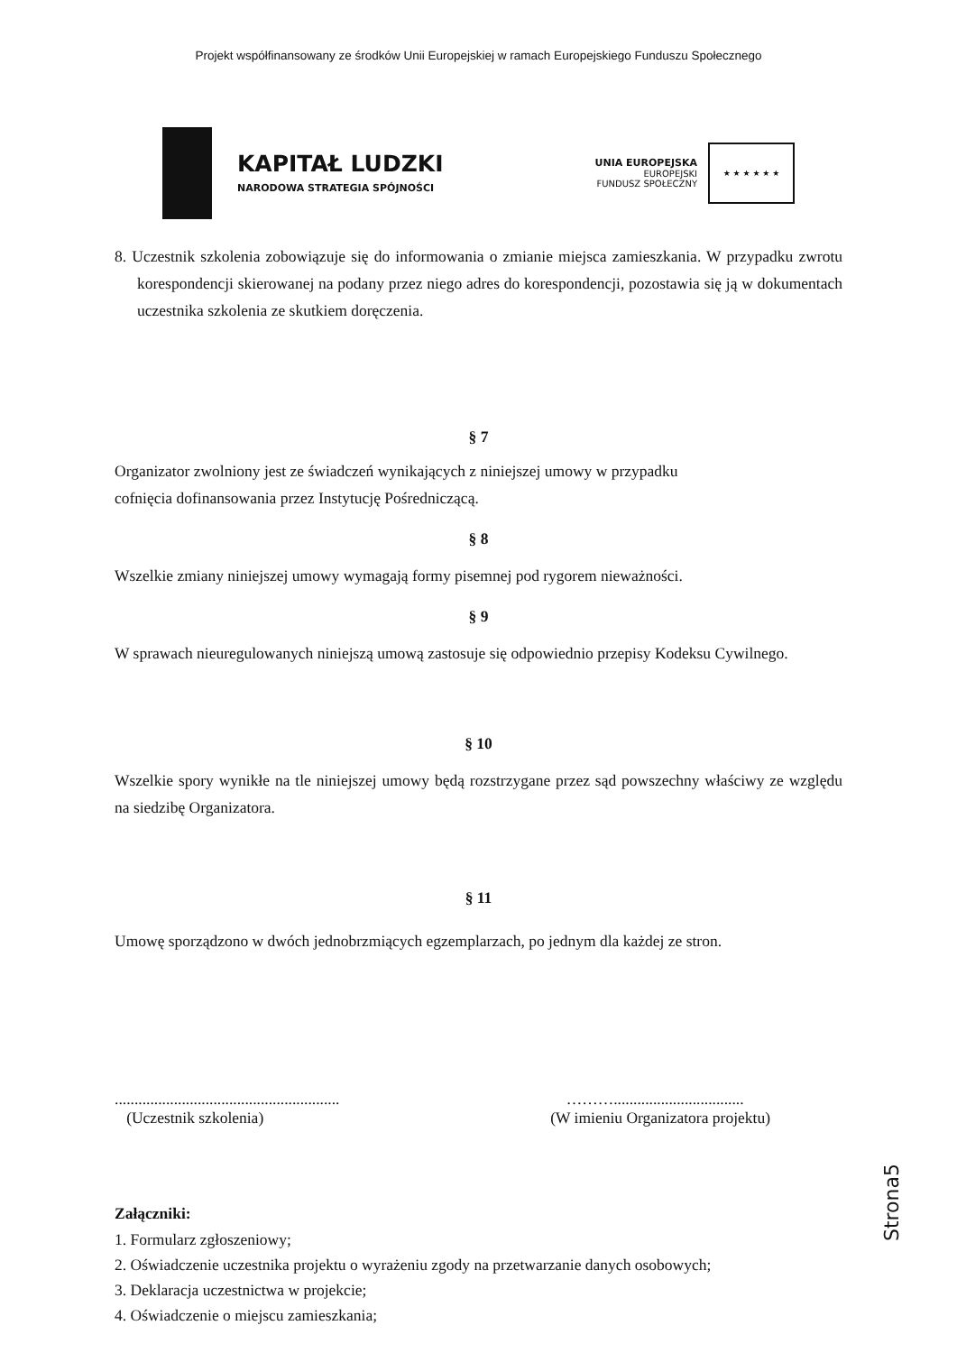Projekt współfinansowany ze środków Unii Europejskiej w ramach Europejskiego Funduszu Społecznego
KAPITAŁ LUDZKI
NARODOWA STRATEGIA SPÓJNOŚCI
UNIA EUROPEJSKA
EUROPEJSKI
FUNDUSZ SPOŁECZNY
★ ★ ★ ★ ★ ★
8. Uczestnik szkolenia zobowiązuje się do informowania o zmianie miejsca zamieszkania. W przypadku zwrotu korespondencji skierowanej na podany przez niego adres do korespondencji, pozostawia się ją w dokumentach uczestnika szkolenia ze skutkiem doręczenia.
§ 7
Organizator zwolniony jest ze świadczeń wynikających z niniejszej umowy w przypadku
cofnięcia dofinansowania przez Instytucję Pośredniczącą.
§ 8
Wszelkie zmiany niniejszej umowy wymagają formy pisemnej pod rygorem nieważności.
§ 9
W sprawach nieuregulowanych niniejszą umową zastosuje się odpowiednio przepisy Kodeksu Cywilnego.
§ 10
Wszelkie spory wynikłe na tle niniejszej umowy będą rozstrzygane przez sąd powszechny właściwy ze względu na siedzibę Organizatora.
§ 11
Umowę sporządzono w dwóch jednobrzmiących egzemplarzach, po jednym dla każdej ze stron.
.........................................................
(Uczestnik szkolenia)
……….................................
(W imieniu Organizatora projektu)
Załączniki:
1. Formularz zgłoszeniowy;
2. Oświadczenie uczestnika projektu o wyrażeniu zgody na przetwarzanie danych osobowych;
3. Deklaracja uczestnictwa w projekcie;
4. Oświadczenie o miejscu zamieszkania;
Strona5